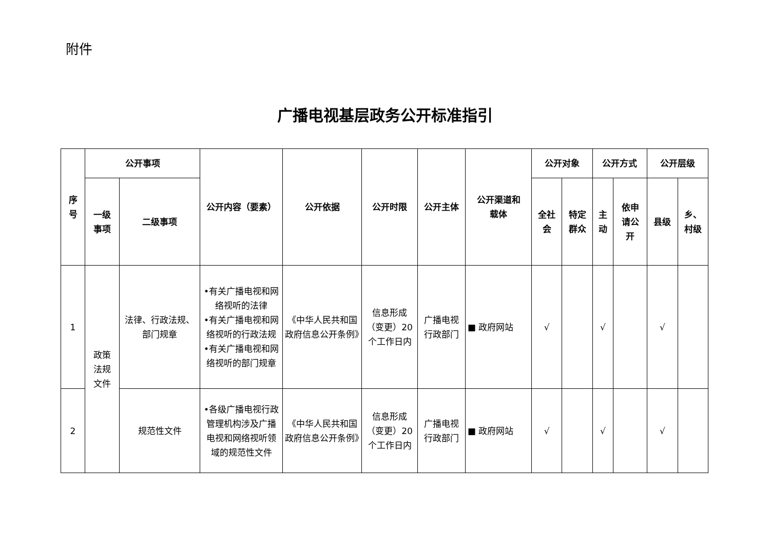附件
广播电视基层政务公开标准指引
| 序 号 | 公开事项 | | 公开内容（要素） | 公开依据 | 公开时限 | 公开主体 | 公开渠道和 载体 | 公开对象 | | 公开方式 | | 公开层级 | |
| --- | --- | --- | --- | --- | --- | --- | --- | --- | --- | --- | --- | --- | --- |
| | 一级 事项 | 二级事项 | | | | | | 全社 会 | 特定 群众 | 主 动 | 依申 请公 开 | 县级 | 乡、 村级 |
| 1 | 政策 法规 文件 | 法律、行政法规、 部门规章 | •有关广播电视和网络视听的法律 •有关广播电视和网络视听的行政法规 •有关广播电视和网络视听的部门规章 | 《中华人民共和国政府信息公开条例》 | 信息形成（变更）20个工作日内 | 广播电视行政部门 | ■ 政府网站 | √ | | √ | | √ | |
| 2 | | 规范性文件 | •各级广播电视行政管理机构涉及广播电视和网络视听领域的规范性文件 | 《中华人民共和国政府信息公开条例》 | 信息形成（变更）20个工作日内 | 广播电视行政部门 | ■ 政府网站 | √ | | √ | | √ | |